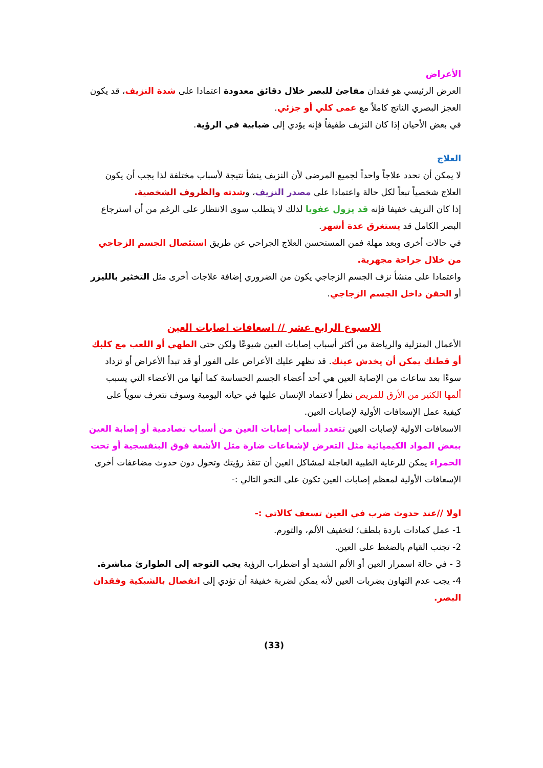الأعراض
العرض الرئيسي هو فقدان مفاجئ للبصر خلال دقائق معدودة اعتمادا على شدة النزيف، قد يكون العجز البصري الناتج كاملاً مع عمى كلي أو جزئي.
في بعض الأحيان إذا كان النزيف طفيفاً فإنه يؤدي إلى ضبابية في الرؤية.
العلاج
لا يمكن أن نحدد علاجاً واحداً لجميع المرضى لأن النزيف ينشأ نتيجة لأسباب مختلفة لذا يجب أن يكون العلاج شخصياً تبعاً لكل حالة واعتمادا على مصدر النزيف، وشدته والظروف الشخصية.
إذا كان النزيف خفيفا فإنه قد يزول عفويا لذلك لا يتطلب سوى الانتظار على الرغم من أن استرجاع البصر الكامل قد يستغرق عدة أشهر.
في حالات أخرى وبعد مهلة فمن المستحسن العلاج الجراحي عن طريق استئصال الجسم الزجاجي من خلال جراحة مجهرية.
واعتمادا على منشأ نزف الجسم الزجاجي يكون من الضروري إضافة علاجات أخرى مثل التخثير بالليزر أو الحقن داخل الجسم الزجاجي.
الاسبوع الرابع عشر // اسعافات اصابات العين
الأعمال المنزلية والرياضة من أكثر أسباب إصابات العين شيوعًا ولكن حتى الطهي أو اللعب مع كلبك أو قطتك يمكن أن يخدش عينك. قد تظهر عليك الأعراض على الفور أو قد تبدأ الأعراض أو تزداد سوءًا بعد ساعات من الإصابة العين هي أحد أعضاء الجسم الحساسة كما أنها من الأعضاء التي يسبب ألمها الكثير من الأرق للمريض نظراً لاعتماد الإنسان عليها في حياته اليومية وسوف نتعرف سوياً على كيفية عمل الإسعافات الأولية لإصابات العين.
الاسعافات الاولية لإصابات العين تتعدد أسباب إصابات العين من أسباب تصادمية أو إصابة العين ببعض المواد الكيميائية مثل التعرض لإشعاعات ضارة مثل الأشعة فوق البنفسجية أو تحت الحمراء يمكن للرعاية الطبية العاجلة لمشاكل العين أن تنقذ رؤيتك وتحول دون حدوث مضاعفات أخرى
الإسعافات الأولية لمعظم إصابات العين تكون على النحو التالي :-
اولا //عند حدوث ضرب في العين تسعف كالاتي :-
1- عمل كمادات باردة بلطف؛ لتخفيف الألم، والتورم.
2- تجنب القيام بالضغط على العين.
3 - في حالة اسمرار العين أو الألم الشديد أو اضطراب الرؤية يجب التوجه إلى الطوارئ مباشرة.
4- يجب عدم التهاون بضربات العين لأنه يمكن لضربة خفيفة أن تؤدي إلى انفصال بالشبكية وفقدان البصر.
(33)